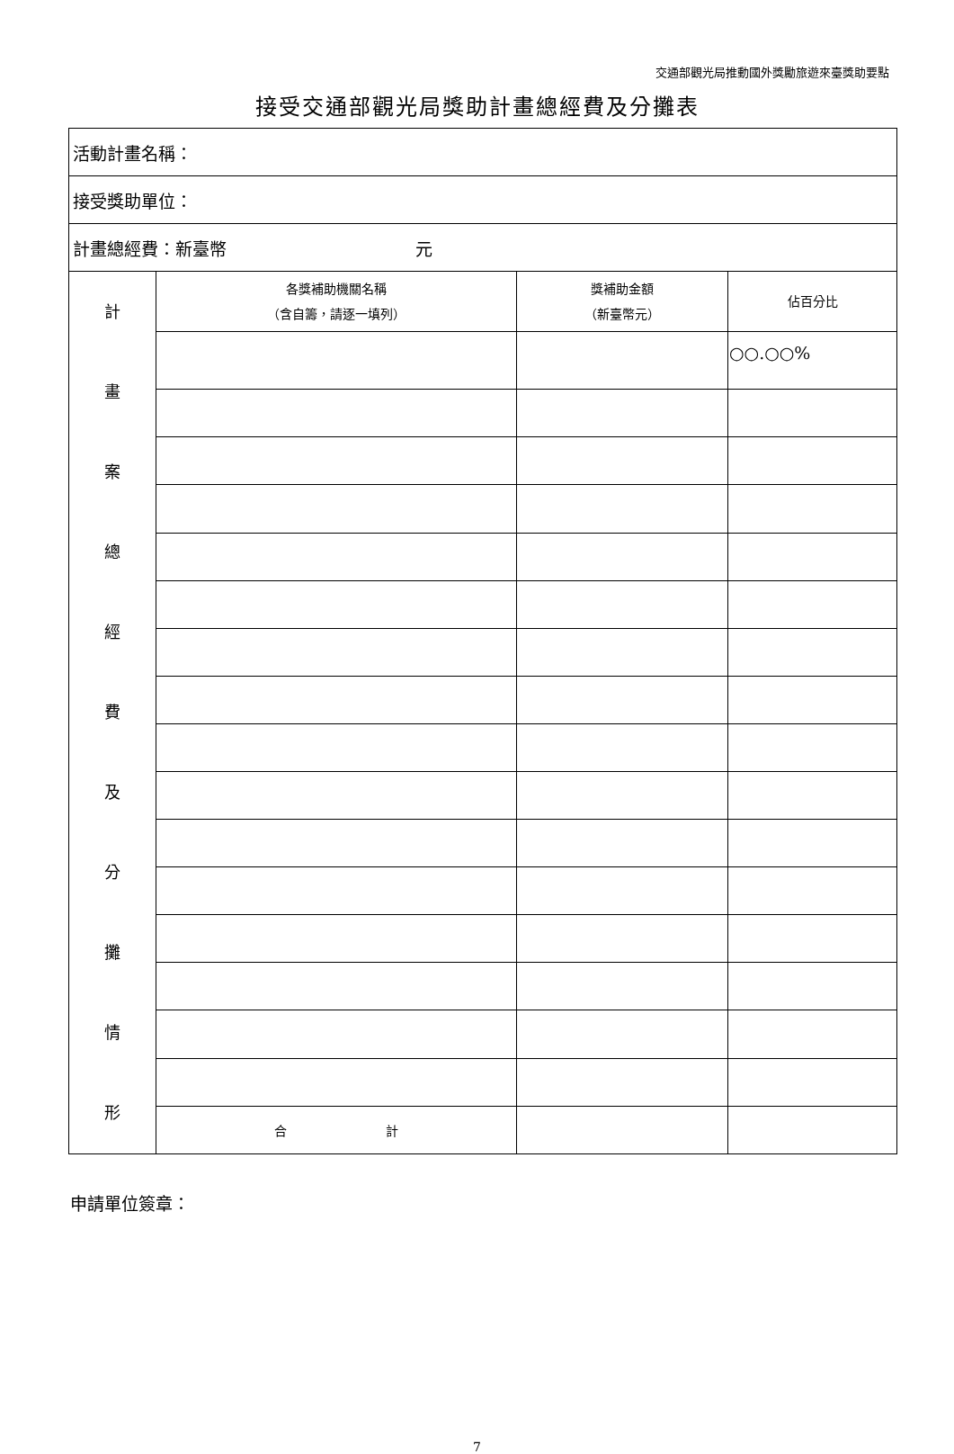交通部觀光局推動國外獎勵旅遊來臺獎助要點
接受交通部觀光局獎助計畫總經費及分攤表
| 活動計畫名稱： | | | |
| 接受獎助單位： | | | |
| 計畫總經費：新臺幣 元 | | | |
| 計 畫 案 總 經 費 及 分 攤 情 形 | 各獎補助機關名稱 （含自籌，請逐一填列） | 獎補助金額 （新臺幣元） | 佔百分比 |
| | | | ○○.○○% |
| | 合 計 | | |
申請單位簽章：
7